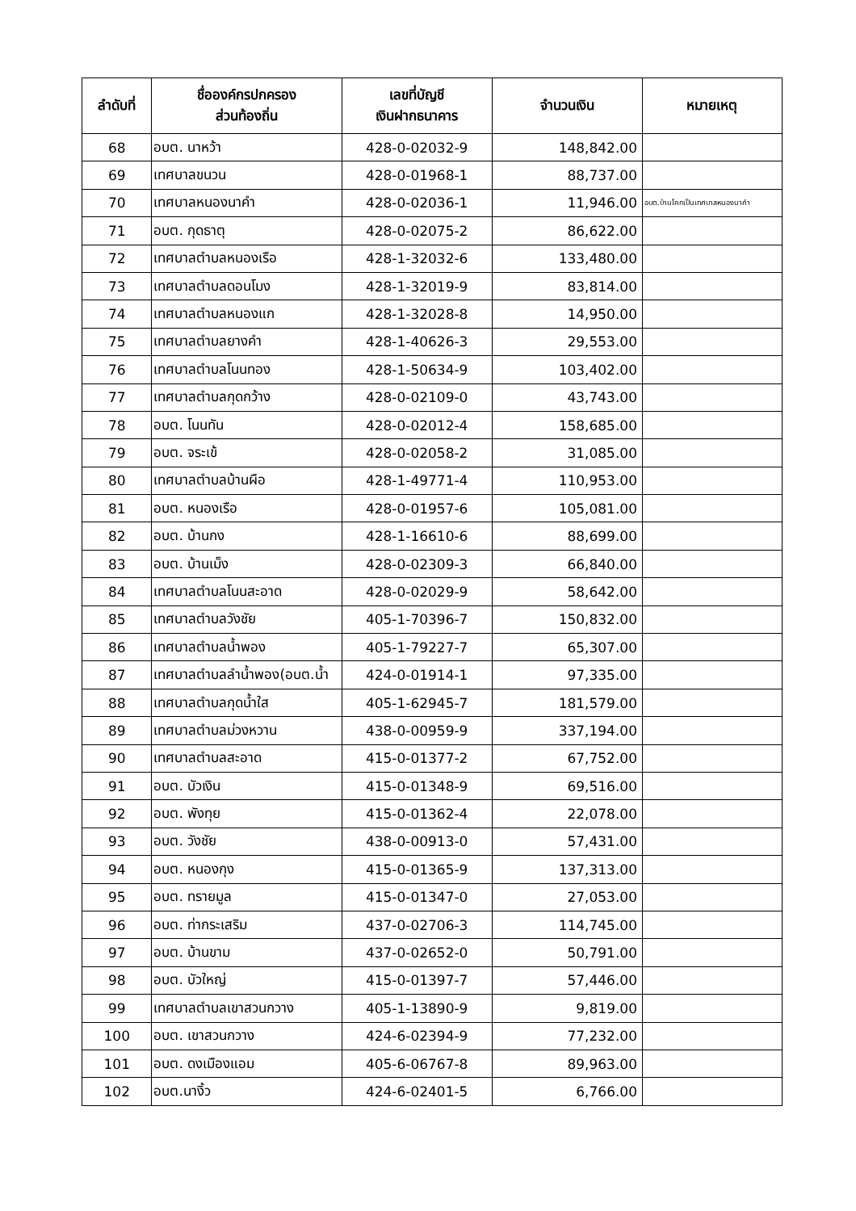| ลำดับที่ | ชื่อองค์กรปกครอง ส่วนท้องถิ่น | เลขที่บัญชี เงินฝากธนาคาร | จำนวนเงิน | หมายเหตุ |
| --- | --- | --- | --- | --- |
| 68 | อบต. นาหว้า | 428-0-02032-9 | 148,842.00 | |
| 69 | เทศบาลขนวน | 428-0-01968-1 | 88,737.00 | |
| 70 | เทศบาลหนองนาคำ | 428-0-02036-1 | 11,946.00 | อบต.บ้านโคกเป็นเทศบาลหนองนาคำ |
| 71 | อบต. กุดธาตุ | 428-0-02075-2 | 86,622.00 | |
| 72 | เทศบาลตำบลหนองเรือ | 428-1-32032-6 | 133,480.00 | |
| 73 | เทศบาลตำบลดอนโมง | 428-1-32019-9 | 83,814.00 | |
| 74 | เทศบาลตำบลหนองแก | 428-1-32028-8 | 14,950.00 | |
| 75 | เทศบาลตำบลยางคำ | 428-1-40626-3 | 29,553.00 | |
| 76 | เทศบาลตำบลโนนทอง | 428-1-50634-9 | 103,402.00 | |
| 77 | เทศบาลตำบลกุดกว้าง | 428-0-02109-0 | 43,743.00 | |
| 78 | อบต. โนนทัน | 428-0-02012-4 | 158,685.00 | |
| 79 | อบต. จระเข้ | 428-0-02058-2 | 31,085.00 | |
| 80 | เทศบาลตำบลบ้านผือ | 428-1-49771-4 | 110,953.00 | |
| 81 | อบต. หนองเรือ | 428-0-01957-6 | 105,081.00 | |
| 82 | อบต. บ้านกง | 428-1-16610-6 | 88,699.00 | |
| 83 | อบต. บ้านเม็ง | 428-0-02309-3 | 66,840.00 | |
| 84 | เทศบาลตำบลโนนสะอาด | 428-0-02029-9 | 58,642.00 | |
| 85 | เทศบาลตำบลวังชัย | 405-1-70396-7 | 150,832.00 | |
| 86 | เทศบาลตำบลน้ำพอง | 405-1-79227-7 | 65,307.00 | |
| 87 | เทศบาลตำบลลำน้ำพอง(อบต.น้ำ | 424-0-01914-1 | 97,335.00 | |
| 88 | เทศบาลตำบลกุดน้ำใส | 405-1-62945-7 | 181,579.00 | |
| 89 | เทศบาลตำบลม่วงหวาน | 438-0-00959-9 | 337,194.00 | |
| 90 | เทศบาลตำบลสะอาด | 415-0-01377-2 | 67,752.00 | |
| 91 | อบต. บัวเงิน | 415-0-01348-9 | 69,516.00 | |
| 92 | อบต. พังทุย | 415-0-01362-4 | 22,078.00 | |
| 93 | อบต. วังชัย | 438-0-00913-0 | 57,431.00 | |
| 94 | อบต. หนองกุง | 415-0-01365-9 | 137,313.00 | |
| 95 | อบต. ทรายมูล | 415-0-01347-0 | 27,053.00 | |
| 96 | อบต. ท่ากระเสริม | 437-0-02706-3 | 114,745.00 | |
| 97 | อบต. บ้านขาม | 437-0-02652-0 | 50,791.00 | |
| 98 | อบต. บัวใหญ่ | 415-0-01397-7 | 57,446.00 | |
| 99 | เทศบาลตำบลเขาสวนกวาง | 405-1-13890-9 | 9,819.00 | |
| 100 | อบต. เขาสวนกวาง | 424-6-02394-9 | 77,232.00 | |
| 101 | อบต. ดงเมืองแอม | 405-6-06767-8 | 89,963.00 | |
| 102 | อบต.นางิ้ว | 424-6-02401-5 | 6,766.00 | |